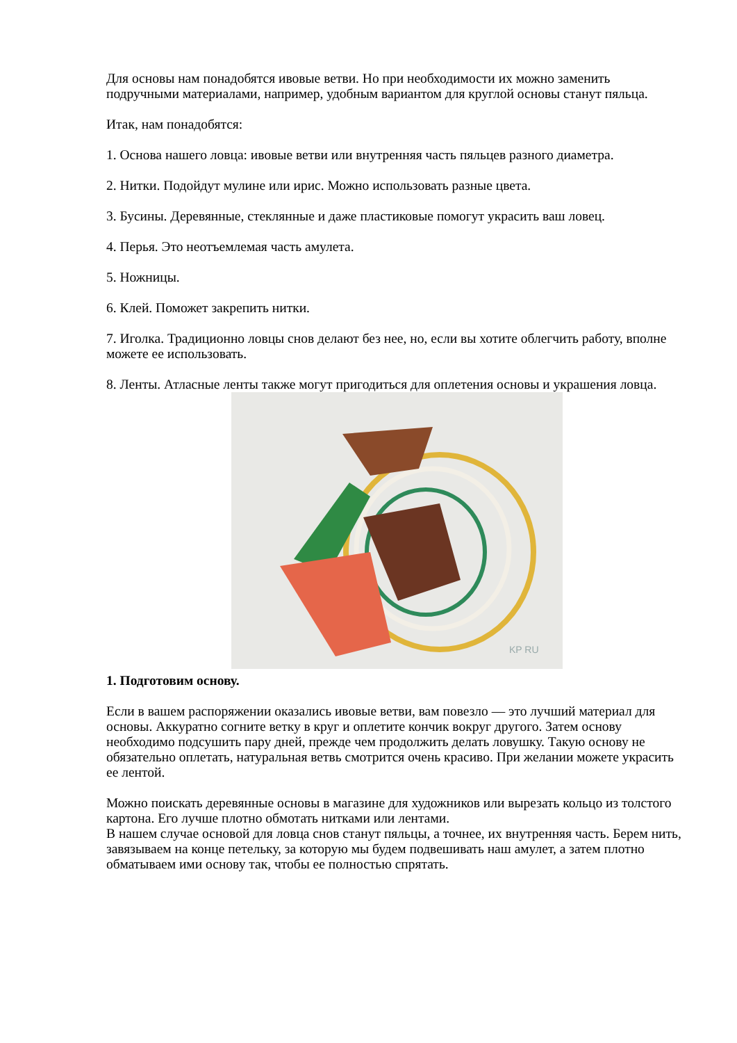Для основы нам понадобятся ивовые ветви. Но при необходимости их можно заменить подручными материалами, например, удобным вариантом для круглой основы станут пяльца.
Итак, нам понадобятся:
1. Основа нашего ловца: ивовые ветви или внутренняя часть пяльцев разного диаметра.
2. Нитки. Подойдут мулине или ирис. Можно использовать разные цвета.
3. Бусины. Деревянные, стеклянные и даже пластиковые помогут украсить ваш ловец.
4. Перья. Это неотъемлемая часть амулета.
5. Ножницы.
6. Клей. Поможет закрепить нитки.
7. Иголка. Традиционно ловцы снов делают без нее, но, если вы хотите облегчить работу, вполне можете ее использовать.
8. Ленты. Атласные ленты также могут пригодиться для оплетения основы и украшения ловца.
KP RU
1. Подготовим основу.
Если в вашем распоряжении оказались ивовые ветви, вам повезло — это лучший материал для основы. Аккуратно согните ветку в круг и оплетите кончик вокруг другого. Затем основу необходимо подсушить пару дней, прежде чем продолжить делать ловушку. Такую основу не обязательно оплетать, натуральная ветвь смотрится очень красиво. При желании можете украсить ее лентой.
Можно поискать деревянные основы в магазине для художников или вырезать кольцо из толстого картона. Его лучше плотно обмотать нитками или лентами.
В нашем случае основой для ловца снов станут пяльцы, а точнее, их внутренняя часть. Берем нить, завязываем на конце петельку, за которую мы будем подвешивать наш амулет, а затем плотно обматываем ими основу так, чтобы ее полностью спрятать.